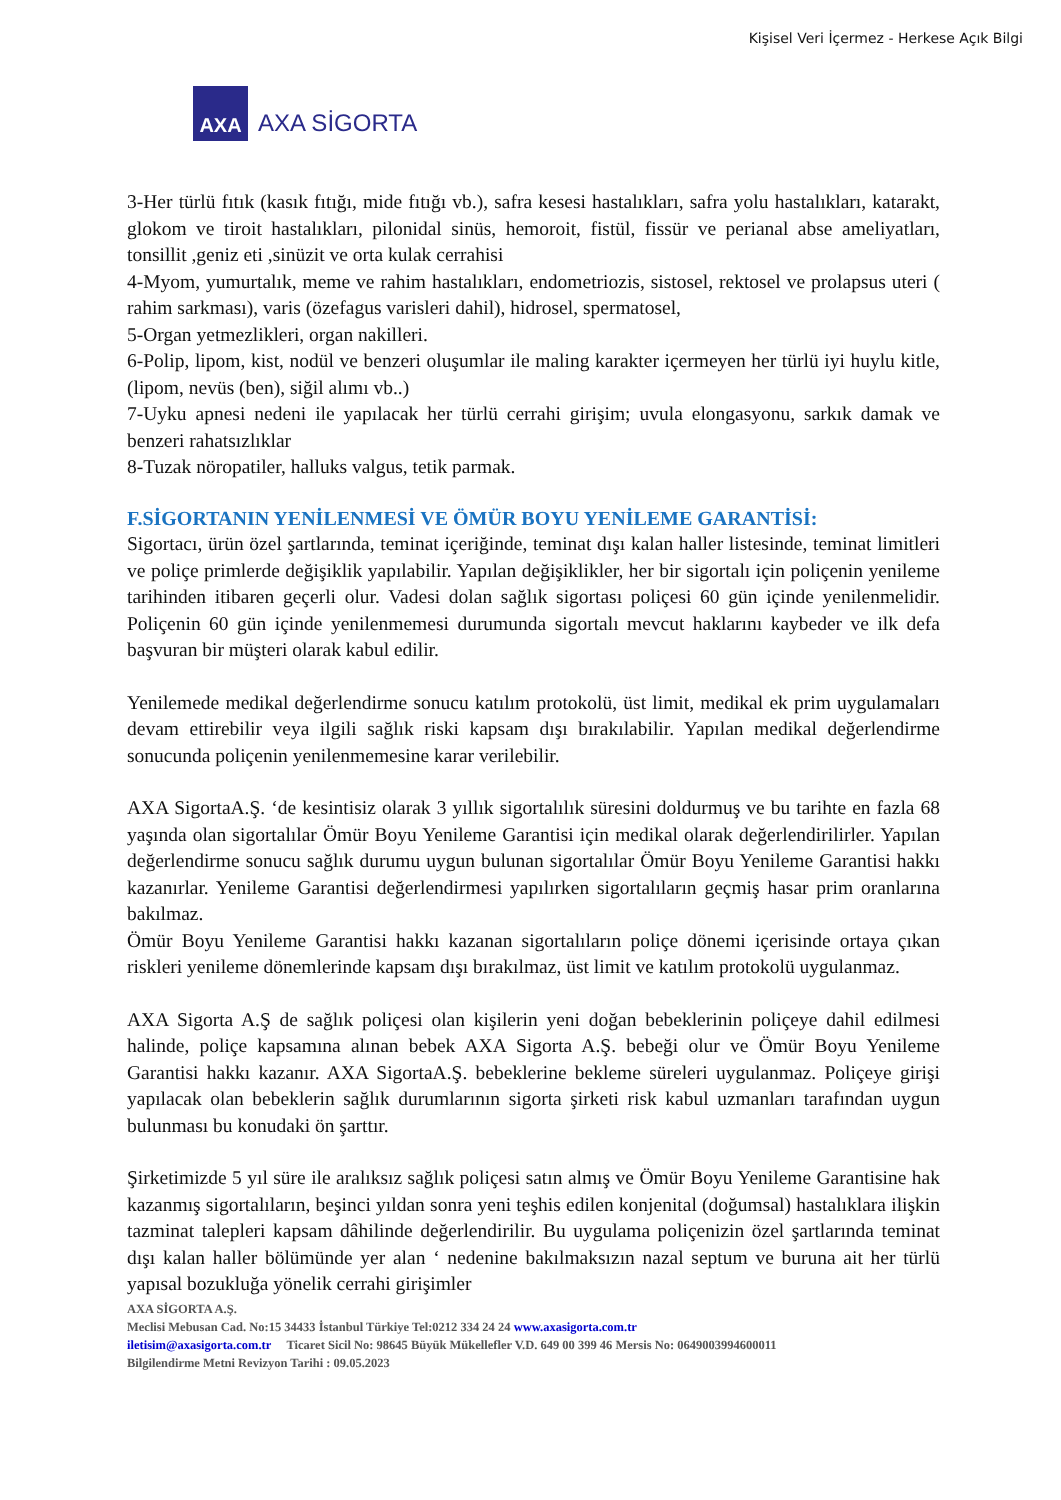Kişisel Veri İçermez - Herkese Açık Bilgi
AXA
AXA SİGORTA
3-Her türlü fıtık (kasık fıtığı, mide fıtığı vb.), safra kesesi hastalıkları, safra yolu hastalıkları, katarakt, glokom ve tiroit hastalıkları, pilonidal sinüs, hemoroit, fistül, fissür ve perianal abse ameliyatları, tonsillit ,geniz eti ,sinüzit ve orta kulak cerrahisi
4-Myom, yumurtalık, meme ve rahim hastalıkları, endometriozis, sistosel, rektosel ve prolapsus uteri ( rahim sarkması), varis (özefagus varisleri dahil), hidrosel, spermatosel,
5-Organ yetmezlikleri, organ nakilleri.
6-Polip, lipom, kist, nodül ve benzeri oluşumlar ile maling karakter içermeyen her türlü iyi huylu kitle,(lipom, nevüs (ben), siğil alımı vb..)
7-Uyku apnesi nedeni ile yapılacak her türlü cerrahi girişim; uvula elongasyonu, sarkık damak ve benzeri rahatsızlıklar
8-Tuzak nöropatiler, halluks valgus, tetik parmak.
F.SİGORTANIN YENİLENMESİ VE ÖMÜR BOYU YENİLEME GARANTİSİ:
Sigortacı, ürün özel şartlarında, teminat içeriğinde, teminat dışı kalan haller listesinde, teminat limitleri ve poliçe primlerde değişiklik yapılabilir. Yapılan değişiklikler, her bir sigortalı için poliçenin yenileme tarihinden itibaren geçerli olur. Vadesi dolan sağlık sigortası poliçesi 60 gün içinde yenilenmelidir. Poliçenin 60 gün içinde yenilenmemesi durumunda sigortalı mevcut haklarını kaybeder ve ilk defa başvuran bir müşteri olarak kabul edilir.
Yenilemede medikal değerlendirme sonucu katılım protokolü, üst limit, medikal ek prim uygulamaları devam ettirebilir veya ilgili sağlık riski kapsam dışı bırakılabilir. Yapılan medikal değerlendirme sonucunda poliçenin yenilenmemesine karar verilebilir.
AXA SigortaA.Ş. ‘de kesintisiz olarak 3 yıllık sigortalılık süresini doldurmuş ve bu tarihte en fazla 68 yaşında olan sigortalılar Ömür Boyu Yenileme Garantisi için medikal olarak değerlendirilirler. Yapılan değerlendirme sonucu sağlık durumu uygun bulunan sigortalılar Ömür Boyu Yenileme Garantisi hakkı kazanırlar. Yenileme Garantisi değerlendirmesi yapılırken sigortalıların geçmiş hasar prim oranlarına bakılmaz.
Ömür Boyu Yenileme Garantisi hakkı kazanan sigortalıların poliçe dönemi içerisinde ortaya çıkan riskleri yenileme dönemlerinde kapsam dışı bırakılmaz, üst limit ve katılım protokolü uygulanmaz.
AXA Sigorta A.Ş de sağlık poliçesi olan kişilerin yeni doğan bebeklerinin poliçeye dahil edilmesi halinde, poliçe kapsamına alınan bebek AXA Sigorta A.Ş. bebeği olur ve Ömür Boyu Yenileme Garantisi hakkı kazanır. AXA SigortaA.Ş. bebeklerine bekleme süreleri uygulanmaz. Poliçeye girişi yapılacak olan bebeklerin sağlık durumlarının sigorta şirketi risk kabul uzmanları tarafından uygun bulunması bu konudaki ön şarttır.
Şirketimizde 5 yıl süre ile aralıksız sağlık poliçesi satın almış ve Ömür Boyu Yenileme Garantisine hak kazanmış sigortalıların, beşinci yıldan sonra yeni teşhis edilen konjenital (doğumsal) hastalıklara ilişkin tazminat talepleri kapsam dâhilinde değerlendirilir. Bu uygulama poliçenizin özel şartlarında teminat dışı kalan haller bölümünde yer alan ‘ nedenine bakılmaksızın nazal septum ve buruna ait her türlü yapısal bozukluğa yönelik cerrahi girişimler
AXA SİGORTA A.Ş.
Meclisi Mebusan Cad. No:15 34433 İstanbul Türkiye Tel:0212 334 24 24 www.axasigorta.com.tr
iletisim@axasigorta.com.tr Ticaret Sicil No: 98645 Büyük Mükellefler V.D. 649 00 399 46 Mersis No: 0649003994600011
Bilgilendirme Metni Revizyon Tarihi : 09.05.2023